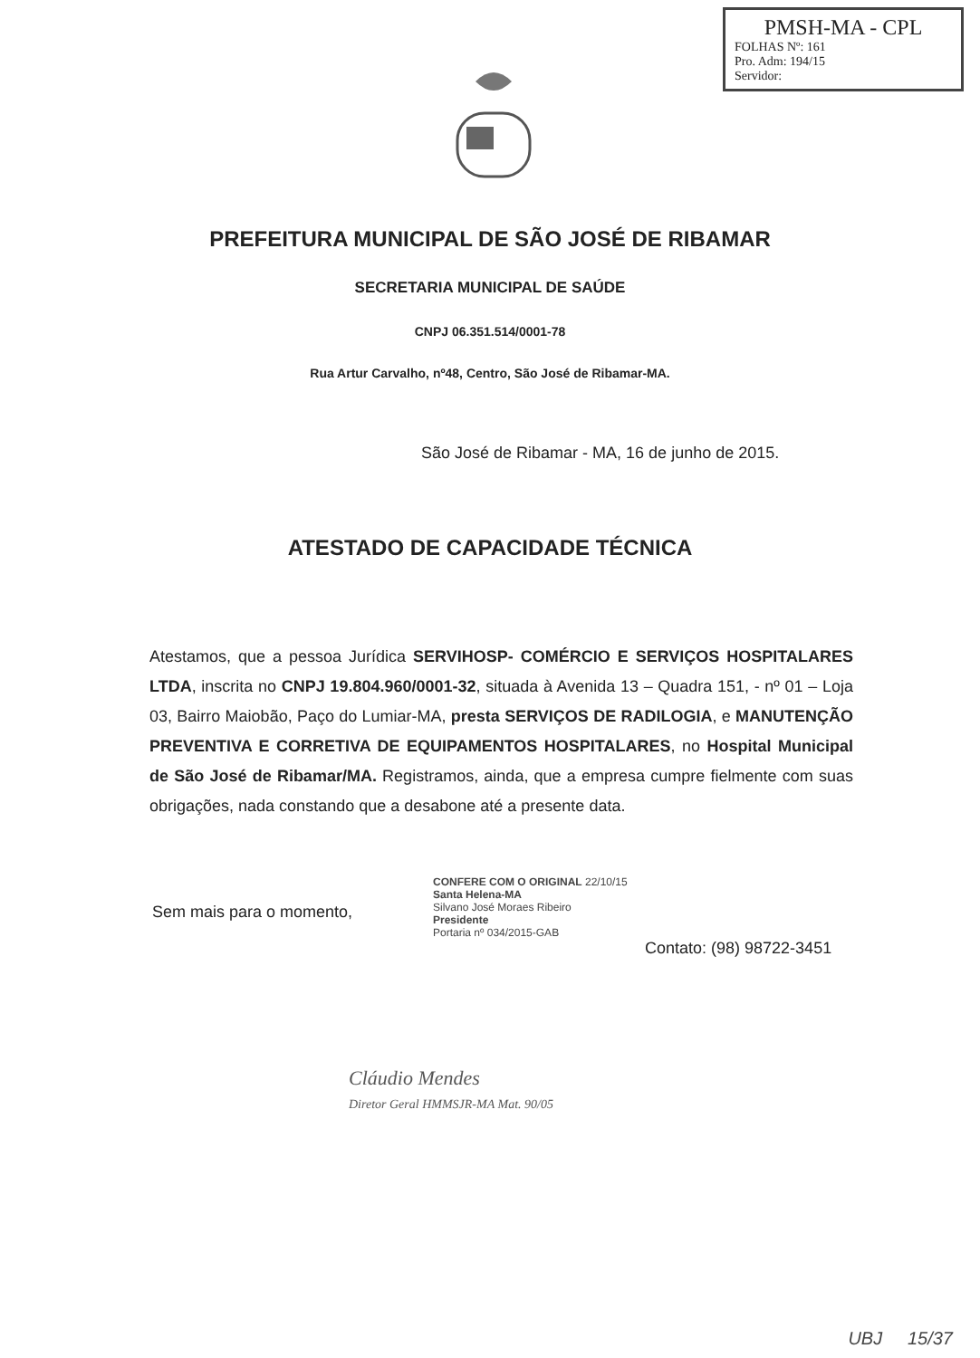PMSH-MA - CPL
FOLHAS Nº: 161
Pro. Adm: 194/15
Servidor:
PREFEITURA MUNICIPAL DE SÃO JOSÉ DE RIBAMAR
SECRETARIA MUNICIPAL DE SAÚDE
CNPJ 06.351.514/0001-78
Rua Artur Carvalho, nº48, Centro, São José de Ribamar-MA.
São José de Ribamar - MA, 16 de junho de 2015.
ATESTADO DE CAPACIDADE TÉCNICA
Atestamos, que a pessoa Jurídica SERVIHOSP- COMÉRCIO E SERVIÇOS HOSPITALARES LTDA, inscrita no CNPJ 19.804.960/0001-32, situada à Avenida 13 – Quadra 151, - nº 01 – Loja 03, Bairro Maiobão, Paço do Lumiar-MA, presta SERVIÇOS DE RADILOGIA, e MANUTENÇÃO PREVENTIVA E CORRETIVA DE EQUIPAMENTOS HOSPITALARES, no Hospital Municipal de São José de Ribamar/MA. Registramos, ainda, que a empresa cumpre fielmente com suas obrigações, nada constando que a desabone até a presente data.
Sem mais para o momento,
CONFERE COM O ORIGINAL 22/10/15
Santa Helena-MA
Silvano José Moraes Ribeiro
Presidente
Portaria nº 034/2015-GAB
Contato: (98) 98722-3451
Cláudio Mendes
Diretor Geral HMMSJR-MA Mat. 90/05
UBJ 15/37